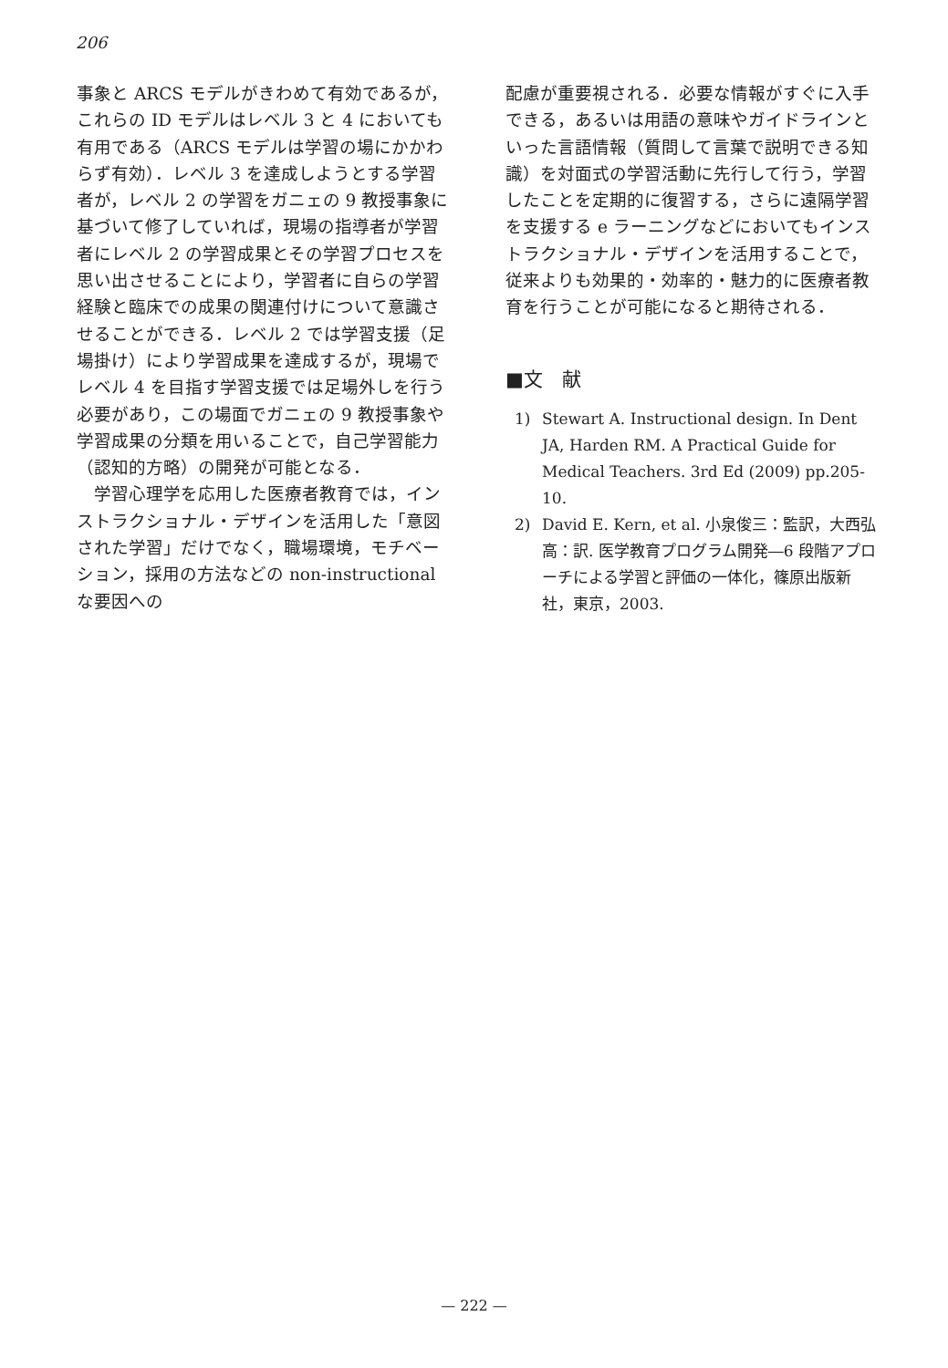206
事象と ARCS モデルがきわめて有効であるが，これらの ID モデルはレベル 3 と 4 においても有用である（ARCS モデルは学習の場にかかわらず有効）．レベル 3 を達成しようとする学習者が，レベル 2 の学習をガニェの 9 教授事象に基づいて修了していれば，現場の指導者が学習者にレベル 2 の学習成果とその学習プロセスを思い出させることにより，学習者に自らの学習経験と臨床での成果の関連付けについて意識させることができる．レベル 2 では学習支援（足場掛け）により学習成果を達成するが，現場でレベル 4 を目指す学習支援では足場外しを行う必要があり，この場面でガニェの 9 教授事象や学習成果の分類を用いることで，自己学習能力（認知的方略）の開発が可能となる．
　学習心理学を応用した医療者教育では，インストラクショナル・デザインを活用した「意図された学習」だけでなく，職場環境，モチベーション，採用の方法などの non-instructional な要因への
配慮が重要視される．必要な情報がすぐに入手できる，あるいは用語の意味やガイドラインといった言語情報（質問して言葉で説明できる知識）を対面式の学習活動に先行して行う，学習したことを定期的に復習する，さらに遠隔学習を支援する e ラーニングなどにおいてもインストラクショナル・デザインを活用することで，従来よりも効果的・効率的・魅力的に医療者教育を行うことが可能になると期待される．
■文　献
1) Stewart A. Instructional design. In Dent JA, Harden RM. A Practical Guide for Medical Teachers. 3rd Ed (2009) pp.205-10.
2) David E. Kern, et al. 小泉俊三：監訳，大西弘高：訳. 医学教育プログラム開発―6 段階アプローチによる学習と評価の一体化，篠原出版新社，東京，2003.
— 222 —